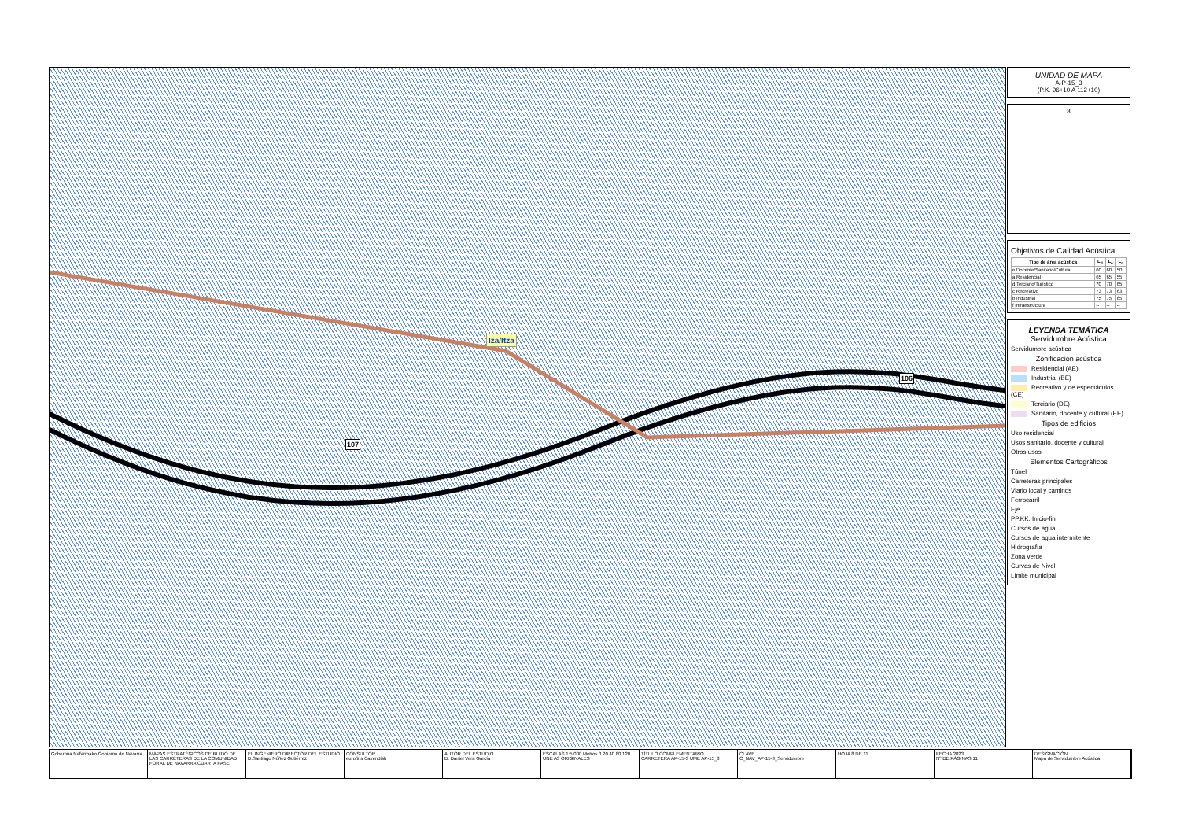Iza/Itza
107
106
UNIDAD DE MAPA
A-P-15_3
(P.K. 96+10 A 112+10)
8
Objetivos de Calidad Acústica
| Tipo de área acústica | L<sub>d</sub> | L<sub>e</sub> | L<sub>n</sub> |
| --- | --- | --- | --- |
| e Docente/Sanitario/Cultural | 60 | 60 | 50 |
| a Residencial | 65 | 65 | 55 |
| d Terciario/Turístico | 70 | 70 | 65 |
| c Recreativo | 73 | 73 | 63 |
| b Industrial | 75 | 75 | 65 |
| f Infraestructura | -- | -- | -- |
LEYENDA TEMÁTICA
Servidumbre Acústica
Servidumbre acústica
Zonificación acústica
Residencial (AE)
Industrial (BE)
Recreativo y de espectáculos (CE)
Terciario (DE)
Sanitario, docente y cultural (EE)
Tipos de edificios
Uso residencial
Usos sanitario, docente y cultural
Otros usos
Elementos Cartográficos
Túnel
Carreteras principales
Viario local y caminos
Ferrocarril
Eje
PP.KK. Inicio-fin
Cursos de agua
Cursos de agua intermitente
Hidrografía
Zona verde
Curvas de Nivel
Límite municipal
Gobernua Nafarroako Gobierno de Navarra
MAPAS ESTRATÉGICOS DE RUIDO DE LAS CARRETERAS DE LA COMUNIDAD FORAL DE NAVARRA CUARTA FASE
EL INGENIERO DIRECTOR DEL ESTUDIO
D.Santiago Núñez Gutiérrez
CONSULTOR
eurofins Cavendish
AUTOR DEL ESTUDIO
D. Daniel Vera García
ESCALAS 1:5.000 Metros 0 20 40 80 120
UNE A3 ORIGINALES
TÍTULO COMPLEMENTARIO
CARRETERA AP-15-3 UME AP-15_3
CLAVE
C_NAV_AP-15-3_Servidumbre
HOJA 8 DE 11 FECHA 2023
Nº DE PÁGINAS 11
DESIGNACIÓN
Mapa de Servidumbre Acústica